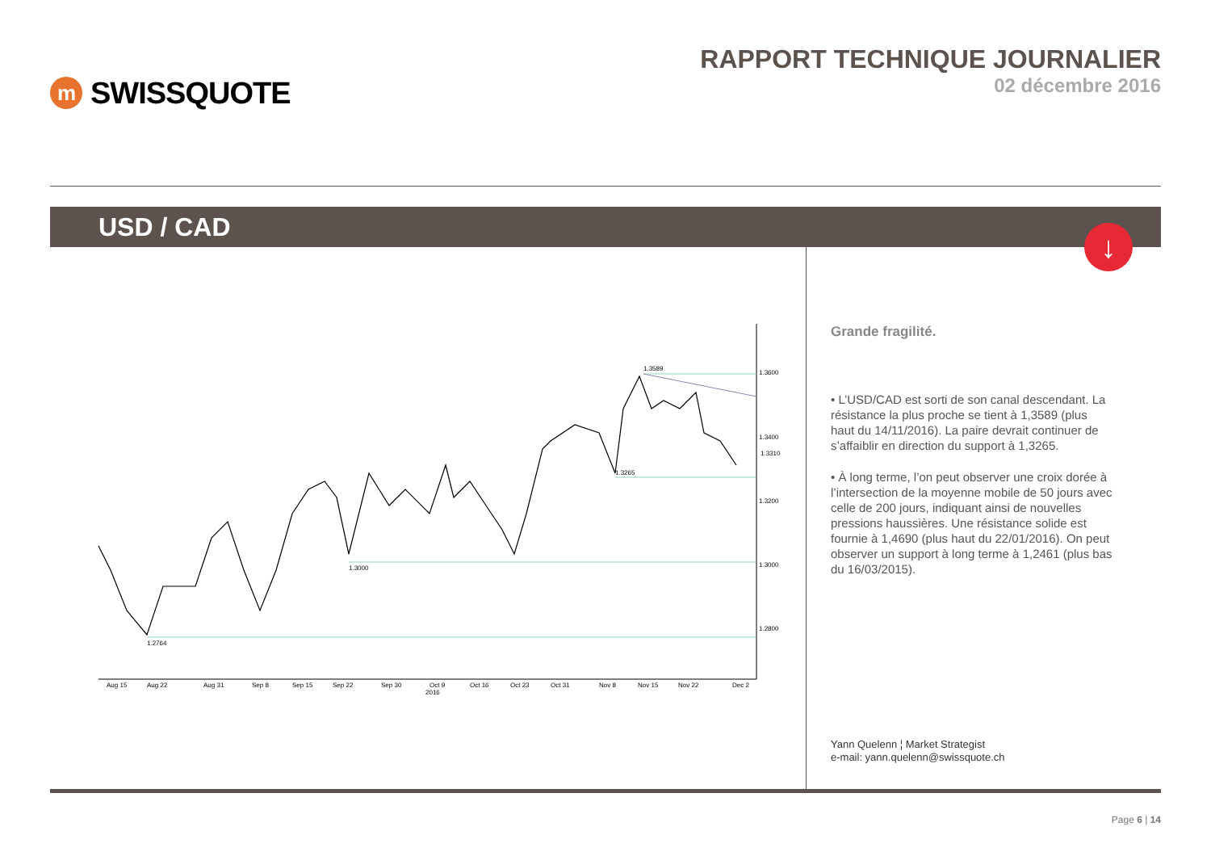m SWISSQUOTE
RAPPORT TECHNIQUE JOURNALIER
02 décembre 2016
USD / CAD
↓
1.3600
1.3400
1.3200
1.3000
1.2800
1.3310
1.3589
1.3265
1.3000
1.2764
Aug 15
Aug 22
Aug 31
Sep 8
Sep 15
Sep 22
Sep 30
Oct 9
2016
Oct 16
Oct 23
Oct 31
Nov 8
Nov 15
Nov 22
Dec 2
Grande fragilité.
• L’USD/CAD est sorti de son canal descendant. La résistance la plus proche se tient à 1,3589 (plus haut du 14/11/2016). La paire devrait continuer de s’affaiblir en direction du support à 1,3265.
• À long terme, l’on peut observer une croix dorée à l’intersection de la moyenne mobile de 50 jours avec celle de 200 jours, indiquant ainsi de nouvelles pressions haussières. Une résistance solide est fournie à 1,4690 (plus haut du 22/01/2016). On peut observer un support à long terme à 1,2461 (plus bas du 16/03/2015).
Yann Quelenn ¦ Market Strategist
e-mail: yann.quelenn@swissquote.ch
Page 6 | 14